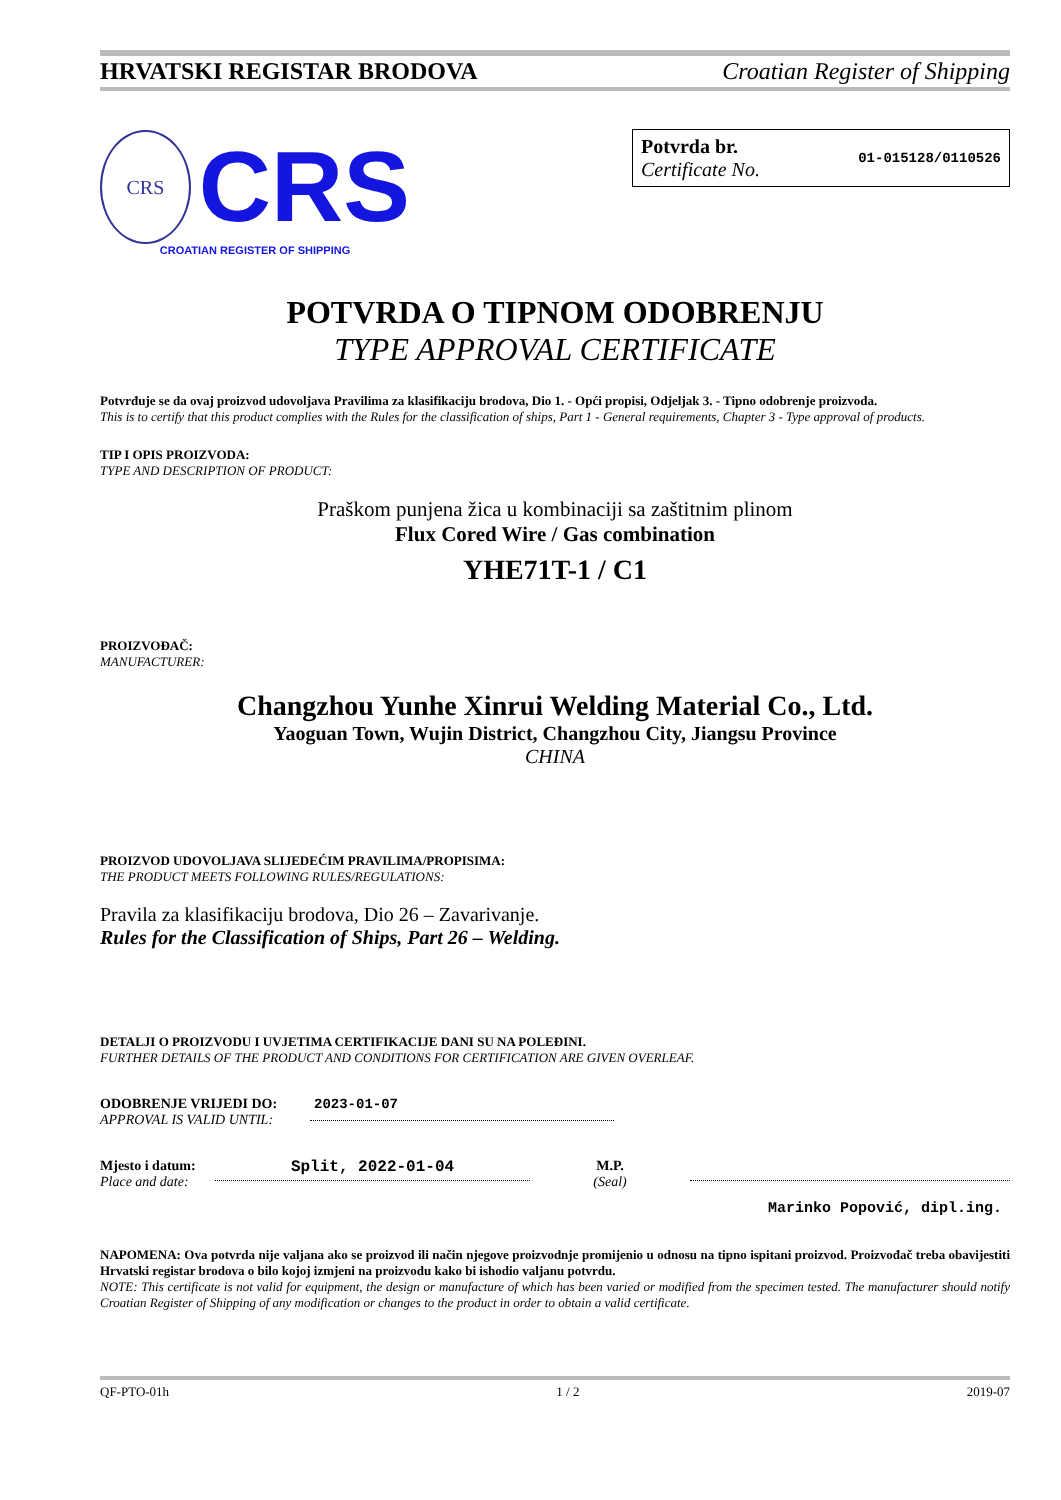HRVATSKI REGISTAR BRODOVA Croatian Register of Shipping
CRS
CRS
CROATIAN REGISTER OF SHIPPING
Potvrda br.
Certificate No.
01-015128/0110526
POTVRDA O TIPNOM ODOBRENJU
TYPE APPROVAL CERTIFICATE
Potvrđuje se da ovaj proizvod udovoljava Pravilima za klasifikaciju brodova, Dio 1. - Opći propisi, Odjeljak 3. - Tipno odobrenje proizvoda.
This is to certify that this product complies with the Rules for the classification of ships, Part 1 - General requirements, Chapter 3 - Type approval of products.
TIP I OPIS PROIZVODA:
TYPE AND DESCRIPTION OF PRODUCT:
Praškom punjena žica u kombinaciji sa zaštitnim plinom
Flux Cored Wire / Gas combination
YHE71T-1 / C1
PROIZVOĐAČ:
MANUFACTURER:
Changzhou Yunhe Xinrui Welding Material Co., Ltd.
Yaoguan Town, Wujin District, Changzhou City, Jiangsu Province
CHINA
PROIZVOD UDOVOLJAVA SLIJEDEĆIM PRAVILIMA/PROPISIMA:
THE PRODUCT MEETS FOLLOWING RULES/REGULATIONS:
Pravila za klasifikaciju brodova, Dio 26 – Zavarivanje.
Rules for the Classification of Ships, Part 26 – Welding.
DETALJI O PROIZVODU I UVJETIMA CERTIFIKACIJE DANI SU NA POLEĐINI.
FURTHER DETAILS OF THE PRODUCT AND CONDITIONS FOR CERTIFICATION ARE GIVEN OVERLEAF.
ODOBRENJE VRIJEDI DO:
APPROVAL IS VALID UNTIL:
2023-01-07
Mjesto i datum:
Place and date:
Split, 2022-01-04
M.P.
(Seal)
Marinko Popović, dipl.ing.
NAPOMENA: Ova potvrda nije valjana ako se proizvod ili način njegove proizvodnje promijenio u odnosu na tipno ispitani proizvod. Proizvođač treba obavijestiti Hrvatski registar brodova o bilo kojoj izmjeni na proizvodu kako bi ishodio valjanu potvrdu.
NOTE: This certificate is not valid for equipment, the design or manufacture of which has been varied or modified from the specimen tested. The manufacturer should notify Croatian Register of Shipping of any modification or changes to the product in order to obtain a valid certificate.
QF-PTO-01h 1 / 2 2019-07